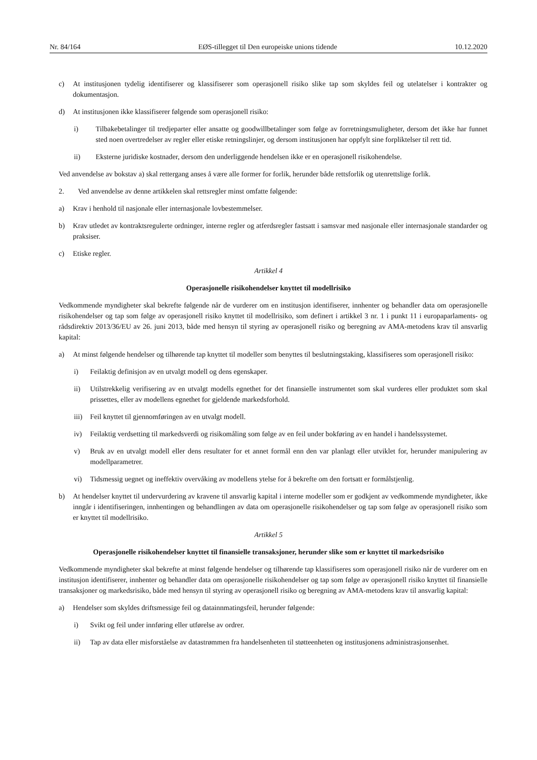Nr. 84/164 EØS-tillegget til Den europeiske unions tidende 10.12.2020
c) At institusjonen tydelig identifiserer og klassifiserer som operasjonell risiko slike tap som skyldes feil og utelatelser i kontrakter og dokumentasjon.
d) At institusjonen ikke klassifiserer følgende som operasjonell risiko:
i) Tilbakebetalinger til tredjeparter eller ansatte og goodwillbetalinger som følge av forretningsmuligheter, dersom det ikke har funnet sted noen overtredelser av regler eller etiske retningslinjer, og dersom institusjonen har oppfylt sine forpliktelser til rett tid.
ii) Eksterne juridiske kostnader, dersom den underliggende hendelsen ikke er en operasjonell risikohendelse.
Ved anvendelse av bokstav a) skal rettergang anses å være alle former for forlik, herunder både rettsforlik og utenrettslige forlik.
2. Ved anvendelse av denne artikkelen skal rettsregler minst omfatte følgende:
a) Krav i henhold til nasjonale eller internasjonale lovbestemmelser.
b) Krav utledet av kontraktsregulerte ordninger, interne regler og atferdsregler fastsatt i samsvar med nasjonale eller internasjonale standarder og praksiser.
c) Etiske regler.
Artikkel 4
Operasjonelle risikohendelser knyttet til modellrisiko
Vedkommende myndigheter skal bekrefte følgende når de vurderer om en institusjon identifiserer, innhenter og behandler data om operasjonelle risikohendelser og tap som følge av operasjonell risiko knyttet til modellrisiko, som definert i artikkel 3 nr. 1 i punkt 11 i europaparlaments- og rådsdirektiv 2013/36/EU av 26. juni 2013, både med hensyn til styring av operasjonell risiko og beregning av AMA-metodens krav til ansvarlig kapital:
a) At minst følgende hendelser og tilhørende tap knyttet til modeller som benyttes til beslutningstaking, klassifiseres som operasjonell risiko:
i) Feilaktig definisjon av en utvalgt modell og dens egenskaper.
ii) Utilstrekkelig verifisering av en utvalgt modells egnethet for det finansielle instrumentet som skal vurderes eller produktet som skal prissettes, eller av modellens egnethet for gjeldende markedsforhold.
iii) Feil knyttet til gjennomføringen av en utvalgt modell.
iv) Feilaktig verdsetting til markedsverdi og risikomåling som følge av en feil under bokføring av en handel i handelssystemet.
v) Bruk av en utvalgt modell eller dens resultater for et annet formål enn den var planlagt eller utviklet for, herunder manipulering av modellparametrer.
vi) Tidsmessig uegnet og ineffektiv overvåking av modellens ytelse for å bekrefte om den fortsatt er formålstjenlig.
b) At hendelser knyttet til undervurdering av kravene til ansvarlig kapital i interne modeller som er godkjent av vedkommende myndigheter, ikke inngår i identifiseringen, innhentingen og behandlingen av data om operasjonelle risikohendelser og tap som følge av operasjonell risiko som er knyttet til modellrisiko.
Artikkel 5
Operasjonelle risikohendelser knyttet til finansielle transaksjoner, herunder slike som er knyttet til markedsrisiko
Vedkommende myndigheter skal bekrefte at minst følgende hendelser og tilhørende tap klassifiseres som operasjonell risiko når de vurderer om en institusjon identifiserer, innhenter og behandler data om operasjonelle risikohendelser og tap som følge av operasjonell risiko knyttet til finansielle transaksjoner og markedsrisiko, både med hensyn til styring av operasjonell risiko og beregning av AMA-metodens krav til ansvarlig kapital:
a) Hendelser som skyldes driftsmessige feil og datainnmatingsfeil, herunder følgende:
i) Svikt og feil under innføring eller utførelse av ordrer.
ii) Tap av data eller misforståelse av datastrømmen fra handelsenheten til støtteenheten og institusjonens administrasjonsenhet.